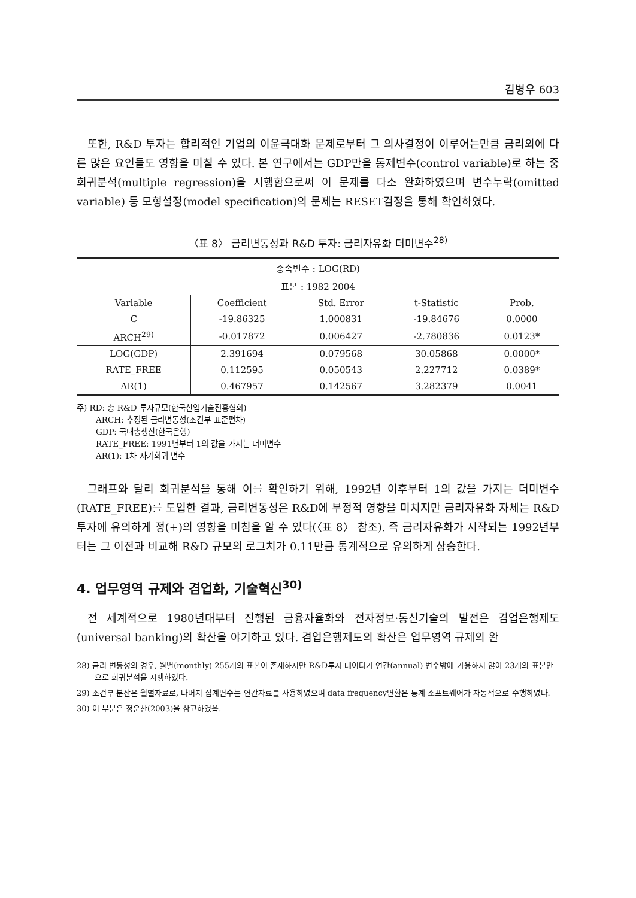김병우 603
또한, R&D 투자는 합리적인 기업의 이윤극대화 문제로부터 그 의사결정이 이루어는만큼 금리외에 다른 많은 요인들도 영향을 미칠 수 있다. 본 연구에서는 GDP만을 통제변수(control variable)로 하는 중회귀분석(multiple regression)을 시행함으로써 이 문제를 다소 완화하였으며 변수누락(omitted variable) 등 모형설정(model specification)의 문제는 RESET검정을 통해 확인하였다.
〈표 8〉 금리변동성과 R&D 투자: 금리자유화 더미변수<sup>28)</sup>
| 종속변수 : LOG(RD) | | | | |
| --- | --- | --- | --- | --- |
| 표본 : 1982 2004 | | | | |
| Variable | Coefficient | Std. Error | t-Statistic | Prob. |
| C | -19.86325 | 1.000831 | -19.84676 | 0.0000 |
| ARCH<sup>29)</sup> | -0.017872 | 0.006427 | -2.780836 | 0.0123* |
| LOG(GDP) | 2.391694 | 0.079568 | 30.05868 | 0.0000* |
| RATE_FREE | 0.112595 | 0.050543 | 2.227712 | 0.0389* |
| AR(1) | 0.467957 | 0.142567 | 3.282379 | 0.0041 |
주) RD: 총 R&D 투자규모(한국산업기술진흥협회)
ARCH: 추정된 금리변동성(조건부 표준편차)
GDP: 국내총생산(한국은행)
RATE_FREE: 1991년부터 1의 값을 가지는 더미변수
AR(1): 1차 자기회귀 변수
그래프와 달리 회귀분석을 통해 이를 확인하기 위해, 1992년 이후부터 1의 값을 가지는 더미변수(RATE_FREE)를 도입한 결과, 금리변동성은 R&D에 부정적 영향을 미치지만 금리자유화 자체는 R&D 투자에 유의하게 정(+)의 영향을 미침을 알 수 있다(〈표 8〉 참조). 즉 금리자유화가 시작되는 1992년부터는 그 이전과 비교해 R&D 규모의 로그치가 0.11만큼 통계적으로 유의하게 상승한다.
4. 업무영역 규제와 겸업화, 기술혁신<sup>30)</sup>
전 세계적으로 1980년대부터 진행된 금융자율화와 전자정보·통신기술의 발전은 겸업은행제도(universal banking)의 확산을 야기하고 있다. 겸업은행제도의 확산은 업무영역 규제의 완
28) 금리 변동성의 경우, 월별(monthly) 255개의 표본이 존재하지만 R&D투자 데이터가 연간(annual) 변수밖에 가용하지 않아 23개의 표본만으로 회귀분석을 시행하였다.
29) 조건부 분산은 월별자료로, 나머지 집계변수는 연간자료를 사용하였으며 data frequency변환은 통계 소프트웨어가 자동적으로 수행하였다.
30) 이 부분은 정운찬(2003)을 참고하였음.